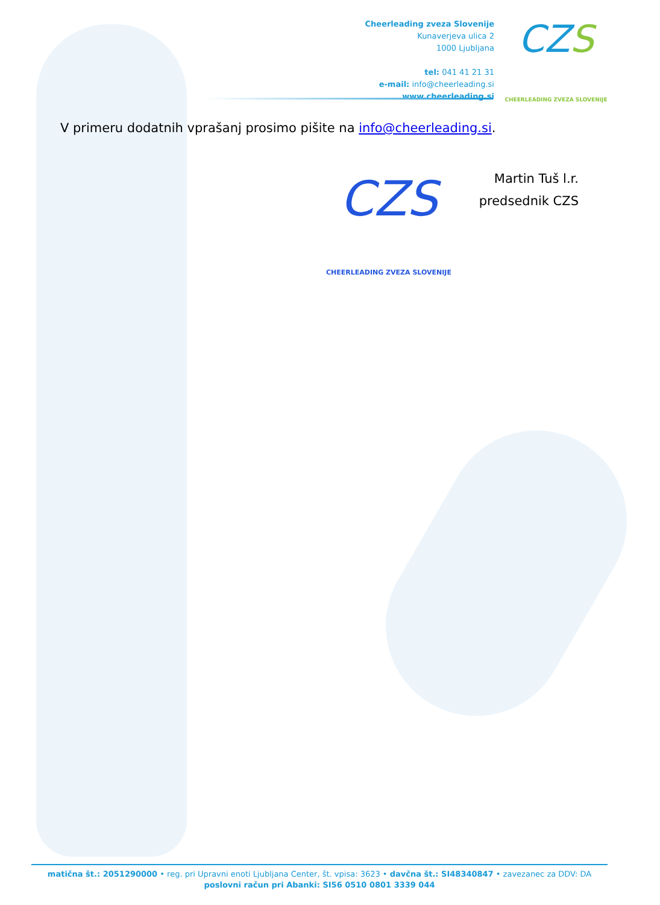Cheerleading zveza Slovenije
Kunaverjeva ulica 2
1000 Ljubljana
tel: 041 41 21 31
e-mail: info@cheerleading.si
www.cheerleading.si
CZS
CHEERLEADING ZVEZA SLOVENIJE
V primeru dodatnih vprašanj prosimo pišite na info@cheerleading.si.
CZS
CHEERLEADING ZVEZA SLOVENIJE
Martin Tuš l.r.
predsednik CZS
matična št.: 2051290000 • reg. pri Upravni enoti Ljubljana Center, št. vpisa: 3623 • davčna št.: SI48340847 • zavezanec za DDV: DA
poslovni račun pri Abanki: SI56 0510 0801 3339 044